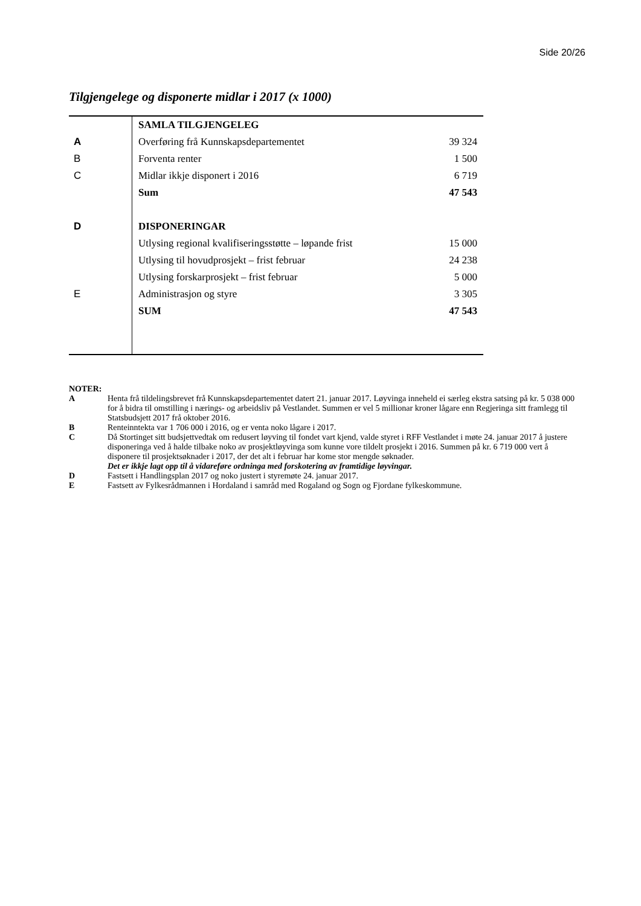Side 20/26
Tilgjengelege og disponerte midlar i 2017 (x 1000)
| | SAMLA TILGJENGELEG | |
| A | Overføring frå Kunnskapsdepartementet | 39 324 |
| B | Forventa renter | 1 500 |
| C | Midlar ikkje disponert i 2016 | 6 719 |
| | Sum | 47 543 |
| D | DISPONERINGAR | |
| | Utlysing regional kvalifiseringsstøtte – løpande frist | 15 000 |
| | Utlysing til hovudprosjekt – frist februar | 24 238 |
| | Utlysing forskarprosjekt – frist februar | 5 000 |
| E | Administrasjon og styre | 3 305 |
| | SUM | 47 543 |
NOTER:
A Henta frå tildelingsbrevet frå Kunnskapsdepartementet datert 21. januar 2017. Løyvinga inneheld ei særleg ekstra satsing på kr. 5 038 000 for å bidra til omstilling i nærings- og arbeidsliv på Vestlandet. Summen er vel 5 millionar kroner lågare enn Regjeringa sitt framlegg til Statsbudsjett 2017 frå oktober 2016.
B Renteinntekta var 1 706 000 i 2016, og er venta noko lågare i 2017.
C Då Stortinget sitt budsjettvedtak om redusert løyving til fondet vart kjend, valde styret i RFF Vestlandet i møte 24. januar 2017 å justere disponeringa ved å halde tilbake noko av prosjektløyvinga som kunne vore tildelt prosjekt i 2016. Summen på kr. 6 719 000 vert å disponere til prosjektsøknader i 2017, der det alt i februar har kome stor mengde søknader.
Det er ikkje lagt opp til å vidareføre ordninga med forskotering av framtidige løyvingar.
D Fastsett i Handlingsplan 2017 og noko justert i styremøte 24. januar 2017.
E Fastsett av Fylkesrådmannen i Hordaland i samråd med Rogaland og Sogn og Fjordane fylkeskommune.